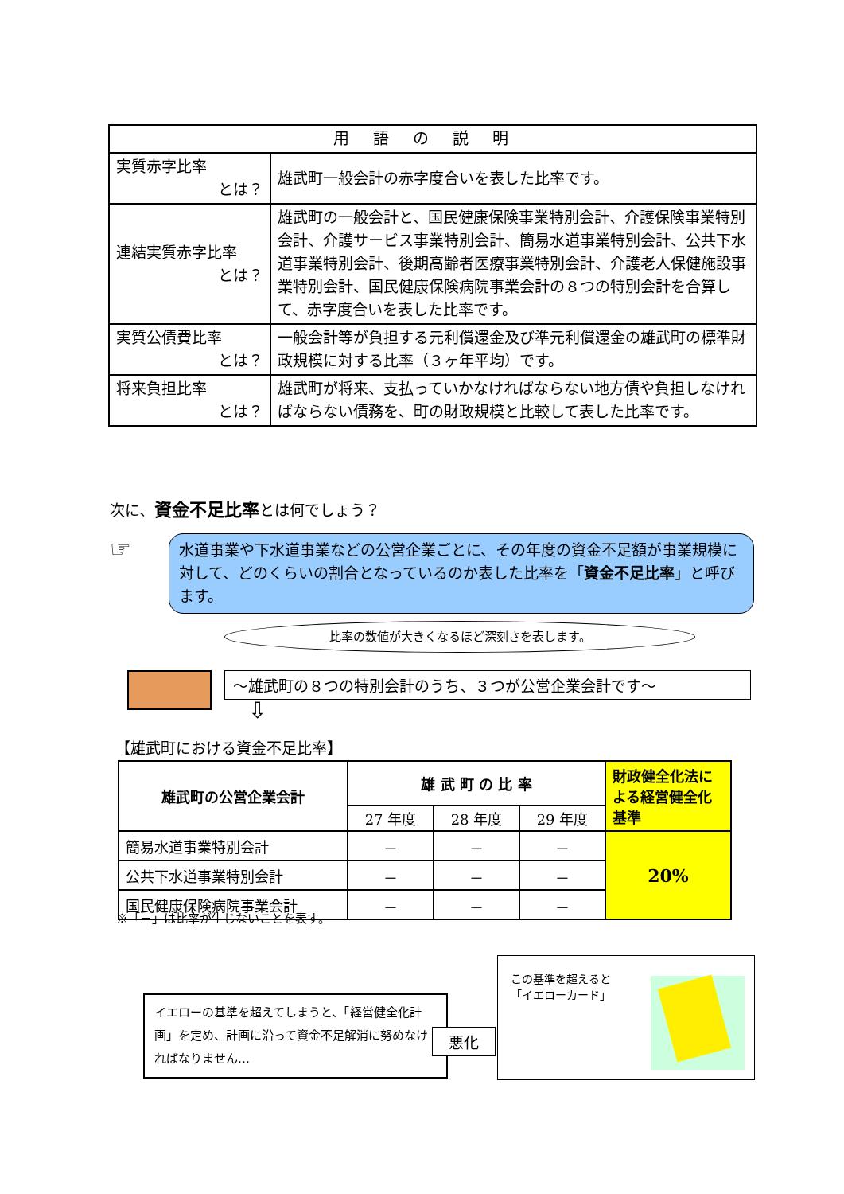| 用語の説明 | |
| --- | --- |
| 実質赤字比率 とは？ | 雄武町一般会計の赤字度合いを表した比率です。 |
| 連結実質赤字比率 とは？ | 雄武町の一般会計と、国民健康保険事業特別会計、介護保険事業特別会計、介護サービス事業特別会計、簡易水道事業特別会計、公共下水道事業特別会計、後期高齢者医療事業特別会計、介護老人保健施設事業特別会計、国民健康保険病院事業会計の８つの特別会計を合算して、赤字度合いを表した比率です。 |
| 実質公債費比率 とは？ | 一般会計等が負担する元利償還金及び準元利償還金の雄武町の標準財政規模に対する比率（３ヶ年平均）です。 |
| 将来負担比率 とは？ | 雄武町が将来、支払っていかなければならない地方債や負担しなければならない債務を、町の財政規模と比較して表した比率です。 |
次に、資金不足比率とは何でしょう？
☞
水道事業や下水道事業などの公営企業ごとに、その年度の資金不足額が事業規模に対して、どのくらいの割合となっているのか表した比率を「資金不足比率」と呼びます。
比率の数値が大きくなるほど深刻さを表します。
～雄武町の８つの特別会計のうち、３つが公営企業会計です～
⇩
【雄武町における資金不足比率】
| 雄武町の公営企業会計 | 雄 武 町 の 比 率 | | | 財政健全化法による経営健全化基準 |
| | 27 年度 | 28 年度 | 29 年度 | |
| 簡易水道事業特別会計 | － | － | － | 20% |
| 公共下水道事業特別会計 | － | － | － | |
| 国民健康保険病院事業会計 | － | － | － | |
※「－」は比率が生じないことを表す。
イエローの基準を超えてしまうと、「経営健全化計画」を定め、計画に沿って資金不足解消に努めなければなりません…
悪化
この基準を超えると
「イエローカード」